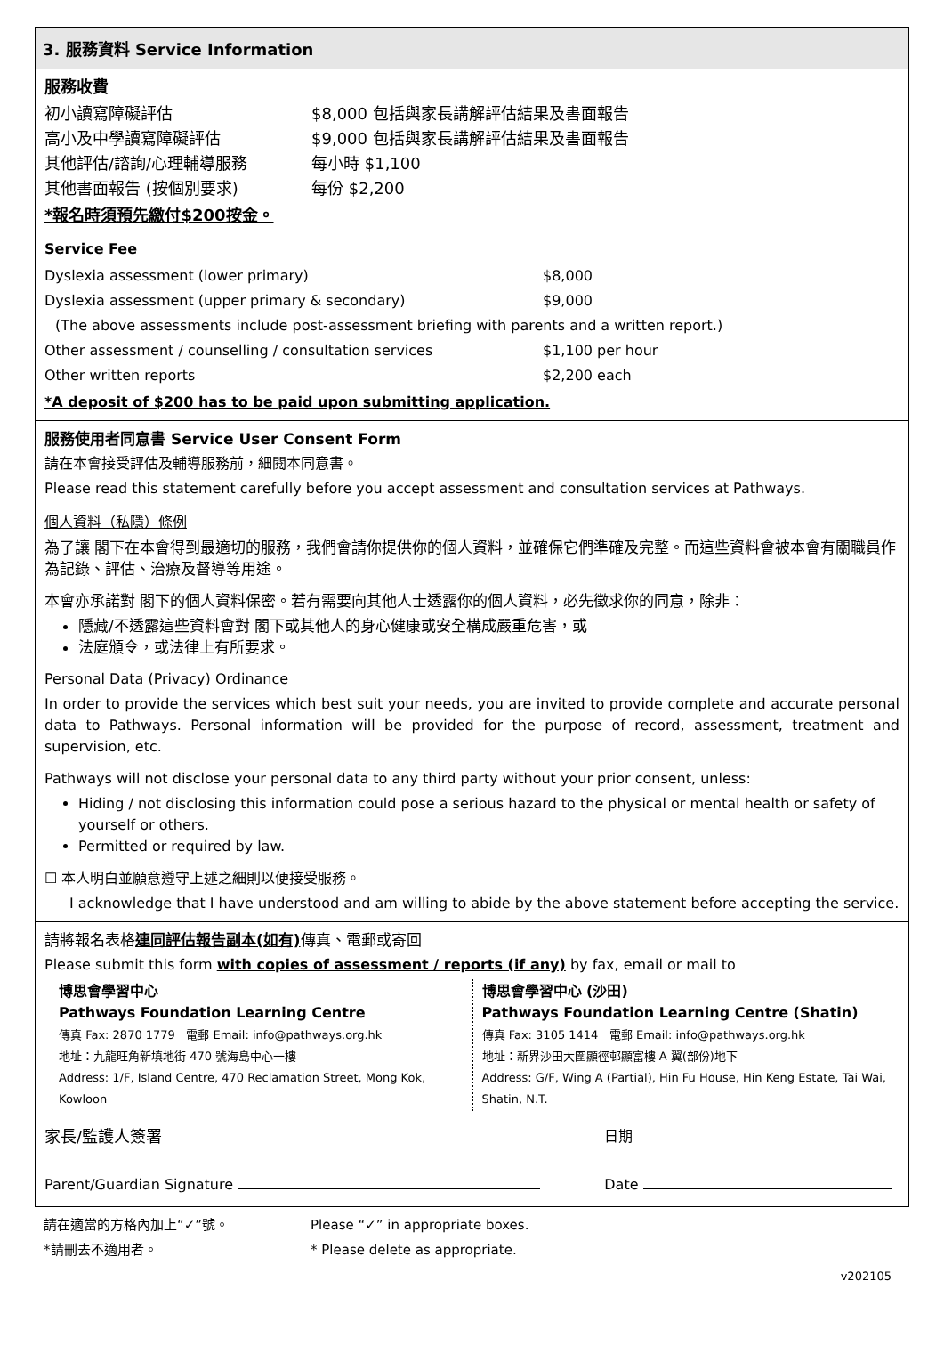3. 服務資料 Service Information
服務收費
| 初小讀寫障礙評估 | $8,000 包括與家長講解評估結果及書面報告 |
| 高小及中學讀寫障礙評估 | $9,000 包括與家長講解評估結果及書面報告 |
| 其他評估/諮詢/心理輔導服務 | 每小時 $1,100 |
| 其他書面報告 (按個別要求) | 每份 $2,200 |
*報名時須預先繳付$200按金。
Service Fee
| Dyslexia assessment (lower primary) | $8,000 |
| Dyslexia assessment (upper primary & secondary) | $9,000 |
| (The above assessments include post-assessment briefing with parents and a written report.) | |
| Other assessment / counselling / consultation services | $1,100 per hour |
| Other written reports | $2,200 each |
*A deposit of $200 has to be paid upon submitting application.
服務使用者同意書 Service User Consent Form
請在本會接受評估及輔導服務前，細閱本同意書。
Please read this statement carefully before you accept assessment and consultation services at Pathways.
個人資料（私隱）條例
為了讓 閣下在本會得到最適切的服務，我們會請你提供你的個人資料，並確保它們準確及完整。而這些資料會被本會有關職員作為記錄、評估、治療及督導等用途。
本會亦承諾對 閣下的個人資料保密。若有需要向其他人士透露你的個人資料，必先徵求你的同意，除非：
隱藏/不透露這些資料會對 閣下或其他人的身心健康或安全構成嚴重危害，或
法庭頒令，或法律上有所要求。
Personal Data (Privacy) Ordinance
In order to provide the services which best suit your needs, you are invited to provide complete and accurate personal data to Pathways. Personal information will be provided for the purpose of record, assessment, treatment and supervision, etc.
Pathways will not disclose your personal data to any third party without your prior consent, unless:
Hiding / not disclosing this information could pose a serious hazard to the physical or mental health or safety of yourself or others.
Permitted or required by law.
☐ 本人明白並願意遵守上述之細則以便接受服務。
I acknowledge that I have understood and am willing to abide by the above statement before accepting the service.
請將報名表格連同評估報告副本(如有) 傳真、電郵或寄回
Please submit this form with copies of assessment / reports (if any) by fax, email or mail to
| 博思會學習中心 Pathways Foundation Learning Centre 傳真 Fax: 2870 1779 電郵 Email: info@pathways.org.hk 地址：九龍旺角新填地街 470 號海島中心一樓 Address: 1/F, Island Centre, 470 Reclamation Street, Mong Kok, Kowloon | 博思會學習中心 (沙田) Pathways Foundation Learning Centre (Shatin) 傳真 Fax: 3105 1414 電郵 Email: info@pathways.org.hk 地址：新界沙田大圍顯徑邨顯富樓 A 翼(部份)地下 Address: G/F, Wing A (Partial), Hin Fu House, Hin Keng Estate, Tai Wai, Shatin, N.T. |
| 家長/監護人簽署 | 日期 |
| Parent/Guardian Signature | Date |
| 請在適當的方格內加上“✓”號。 | Please “✓” in appropriate boxes. |
| *請刪去不適用者。 | * Please delete as appropriate. |
v202105